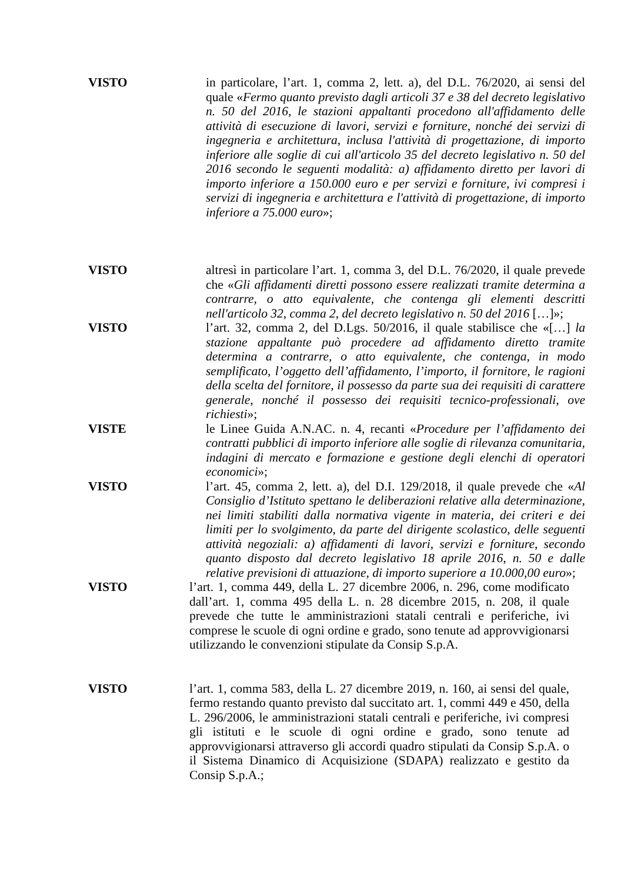VISTO in particolare, l’art. 1, comma 2, lett. a), del D.L. 76/2020, ai sensi del quale «Fermo quanto previsto dagli articoli 37 e 38 del decreto legislativo n. 50 del 2016, le stazioni appaltanti procedono all'affidamento delle attività di esecuzione di lavori, servizi e forniture, nonché dei servizi di ingegneria e architettura, inclusa l'attività di progettazione, di importo inferiore alle soglie di cui all'articolo 35 del decreto legislativo n. 50 del 2016 secondo le seguenti modalità: a) affidamento diretto per lavori di importo inferiore a 150.000 euro e per servizi e forniture, ivi compresi i servizi di ingegneria e architettura e l'attività di progettazione, di importo inferiore a 75.000 euro»;
VISTO altresì in particolare l’art. 1, comma 3, del D.L. 76/2020, il quale prevede che «Gli affidamenti diretti possono essere realizzati tramite determina a contrarre, o atto equivalente, che contenga gli elementi descritti nell'articolo 32, comma 2, del decreto legislativo n. 50 del 2016 […]»;
VISTO l’art. 32, comma 2, del D.Lgs. 50/2016, il quale stabilisce che «[…] la stazione appaltante può procedere ad affidamento diretto tramite determina a contrarre, o atto equivalente, che contenga, in modo semplificato, l’oggetto dell’affidamento, l’importo, il fornitore, le ragioni della scelta del fornitore, il possesso da parte sua dei requisiti di carattere generale, nonché il possesso dei requisiti tecnico-professionali, ove richiesti»;
VISTE le Linee Guida A.N.AC. n. 4, recanti «Procedure per l’affidamento dei contratti pubblici di importo inferiore alle soglie di rilevanza comunitaria, indagini di mercato e formazione e gestione degli elenchi di operatori economici»;
VISTO l’art. 45, comma 2, lett. a), del D.I. 129/2018, il quale prevede che «Al Consiglio d’Istituto spettano le deliberazioni relative alla determinazione, nei limiti stabiliti dalla normativa vigente in materia, dei criteri e dei limiti per lo svolgimento, da parte del dirigente scolastico, delle seguenti attività negoziali: a) affidamenti di lavori, servizi e forniture, secondo quanto disposto dal decreto legislativo 18 aprile 2016, n. 50 e dalle relative previsioni di attuazione, di importo superiore a 10.000,00 euro»;
VISTO l’art. 1, comma 449, della L. 27 dicembre 2006, n. 296, come modificato dall’art. 1, comma 495 della L. n. 28 dicembre 2015, n. 208, il quale prevede che tutte le amministrazioni statali centrali e periferiche, ivi comprese le scuole di ogni ordine e grado, sono tenute ad approvvigionarsi utilizzando le convenzioni stipulate da Consip S.p.A.
VISTO l’art. 1, comma 583, della L. 27 dicembre 2019, n. 160, ai sensi del quale, fermo restando quanto previsto dal succitato art. 1, commi 449 e 450, della L. 296/2006, le amministrazioni statali centrali e periferiche, ivi compresi gli istituti e le scuole di ogni ordine e grado, sono tenute ad approvvigionarsi attraverso gli accordi quadro stipulati da Consip S.p.A. o il Sistema Dinamico di Acquisizione (SDAPA) realizzato e gestito da Consip S.p.A.;